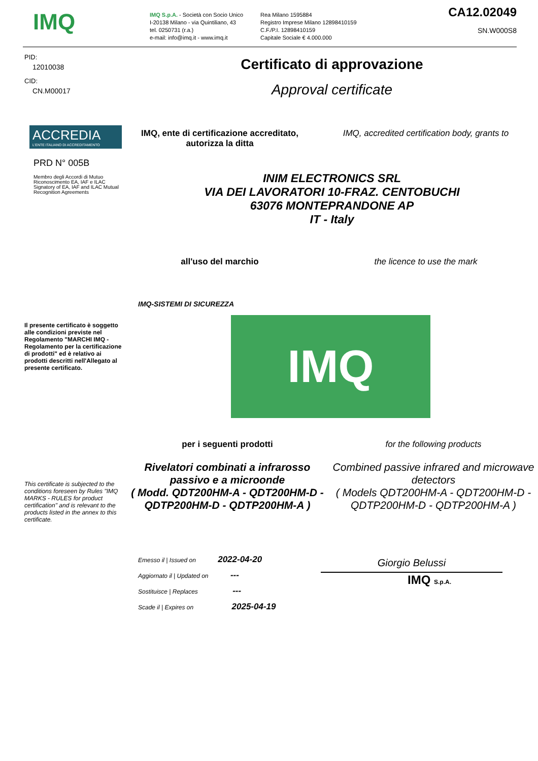IMQ
IMQ S.p.A. - Società con Socio Unico
I-20138 Milano - via Quintiliano, 43
tel. 0250731 (r.a.)
e-mail: info@imq.it - www.imq.it
Rea Milano 1595884
Registro Imprese Milano 12898410159
C.F./P.I. 12898410159
Capitale Sociale € 4.000.000
CA12.02049
SN.W000S8
PID:
12010038
CID:
CN.M00017
ACCREDIA
L'ENTE ITALIANO DI ACCREDITAMENTO
PRD N° 005B
Membro degli Accordi di Mutuo Riconoscimento EA, IAF e ILAC
Signatory of EA, IAF and ILAC Mutual Recognition Agreements
Il presente certificato è soggetto alle condizioni previste nel Regolamento "MARCHI IMQ - Regolamento per la certificazione di prodotti" ed è relativo ai prodotti descritti nell'Allegato al presente certificato.
This certificate is subjected to the conditions foreseen by Rules "IMQ MARKS - RULES for product certification" and is relevant to the products listed in the annex to this certificate.
Certificato di approvazione
Approval certificate
IMQ, ente di certificazione accreditato,
autorizza la ditta
IMQ, accredited certification body, grants to
INIM ELECTRONICS SRL
VIA DEI LAVORATORI 10-FRAZ. CENTOBUCHI
63076 MONTEPRANDONE AP
IT - Italy
all'uso del marchio the licence to use the mark
IMQ-SISTEMI DI SICUREZZA
IMQ
per i seguenti prodotti for the following products
Rivelatori combinati a infrarosso passivo e a microonde
( Modd. QDT200HM-A - QDT200HM-D - QDTP200HM-D - QDTP200HM-A )
Combined passive infrared and microwave detectors
( Models QDT200HM-A - QDT200HM-D - QDTP200HM-D - QDTP200HM-A )
Emesso il | Issued on 2022-04-20
Aggiornato il | Updated on ---
Sostituisce | Replaces ---
Scade il | Expires on 2025-04-19
Giorgio Belussi
IMQ S.p.A.